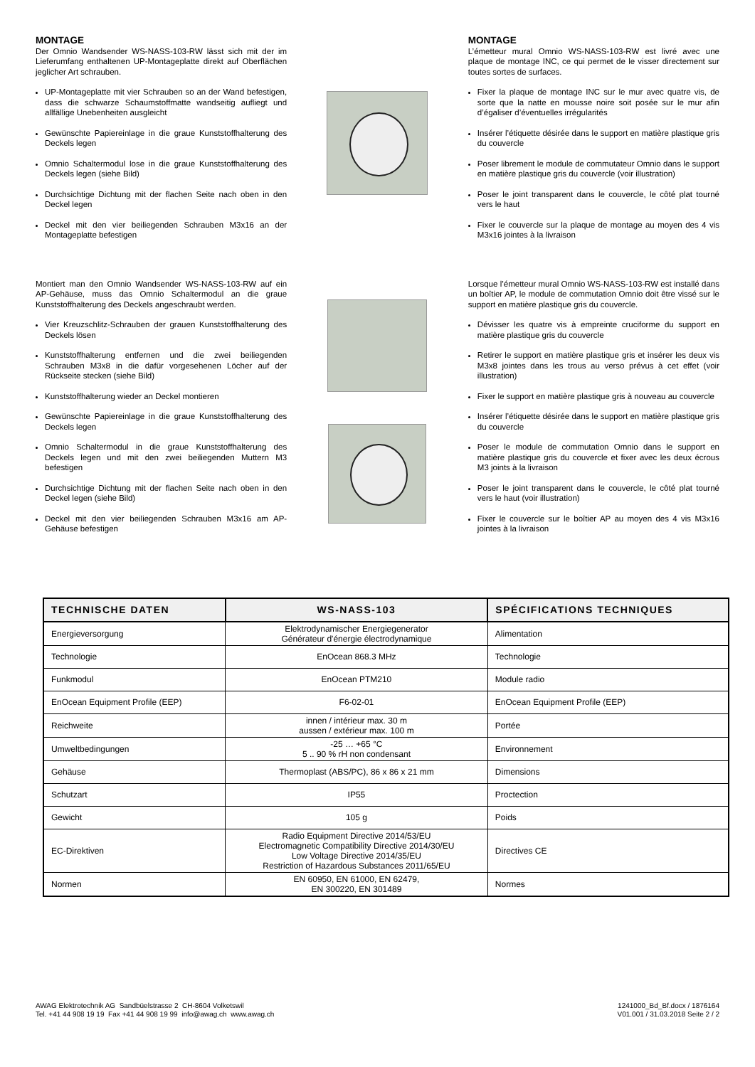MONTAGE
Der Omnio Wandsender WS-NASS-103-RW lässt sich mit der im Lieferumfang enthaltenen UP-Montageplatte direkt auf Oberflächen jeglicher Art schrauben.
UP-Montageplatte mit vier Schrauben so an der Wand befestigen, dass die schwarze Schaumstoffmatte wandseitig aufliegt und allfällige Unebenheiten ausgleicht
Gewünschte Papiereinlage in die graue Kunststoffhalterung des Deckels legen
Omnio Schaltermodul lose in die graue Kunststoffhalterung des Deckels legen (siehe Bild)
Durchsichtige Dichtung mit der flachen Seite nach oben in den Deckel legen
Deckel mit den vier beiliegenden Schrauben M3x16 an der Montageplatte befestigen
MONTAGE
L’émetteur mural Omnio WS-NASS-103-RW est livré avec une plaque de montage INC, ce qui permet de le visser directement sur toutes sortes de surfaces.
Fixer la plaque de montage INC sur le mur avec quatre vis, de sorte que la natte en mousse noire soit posée sur le mur afin d’égaliser d’éventuelles irrégularités
Insérer l’étiquette désirée dans le support en matière plastique gris du couvercle
Poser librement le module de commutateur Omnio dans le support en matière plastique gris du couvercle (voir illustration)
Poser le joint transparent dans le couvercle, le côté plat tourné vers le haut
Fixer le couvercle sur la plaque de montage au moyen des 4 vis M3x16 jointes à la livraison
Montiert man den Omnio Wandsender WS-NASS-103-RW auf ein AP-Gehäuse, muss das Omnio Schaltermodul an die graue Kunststoffhalterung des Deckels angeschraubt werden.
Vier Kreuzschlitz-Schrauben der grauen Kunststoffhalterung des Deckels lösen
Kunststoffhalterung entfernen und die zwei beiliegenden Schrauben M3x8 in die dafür vorgesehenen Löcher auf der Rückseite stecken (siehe Bild)
Kunststoffhalterung wieder an Deckel montieren
Gewünschte Papiereinlage in die graue Kunststoffhalterung des Deckels legen
Omnio Schaltermodul in die graue Kunststoffhalterung des Deckels legen und mit den zwei beiliegenden Muttern M3 befestigen
Durchsichtige Dichtung mit der flachen Seite nach oben in den Deckel legen (siehe Bild)
Deckel mit den vier beiliegenden Schrauben M3x16 am AP-Gehäuse befestigen
Lorsque l’émetteur mural Omnio WS-NASS-103-RW est installé dans un boîtier AP, le module de commutation Omnio doit être vissé sur le support en matière plastique gris du couvercle.
Dévisser les quatre vis à empreinte cruciforme du support en matière plastique gris du couvercle
Retirer le support en matière plastique gris et insérer les deux vis M3x8 jointes dans les trous au verso prévus à cet effet (voir illustration)
Fixer le support en matière plastique gris à nouveau au couvercle
Insérer l’étiquette désirée dans le support en matière plastique gris du couvercle
Poser le module de commutation Omnio dans le support en matière plastique gris du couvercle et fixer avec les deux écrous M3 joints à la livraison
Poser le joint transparent dans le couvercle, le côté plat tourné vers le haut (voir illustration)
Fixer le couvercle sur le boîtier AP au moyen des 4 vis M3x16 jointes à la livraison
| TECHNISCHE DATEN | WS-NASS-103 | SPÉCIFICATIONS TECHNIQUES |
| --- | --- | --- |
| Energieversorgung | Elektrodynamischer Energiegenerator Générateur d'énergie électrodynamique | Alimentation |
| Technologie | EnOcean 868.3 MHz | Technologie |
| Funkmodul | EnOcean PTM210 | Module radio |
| EnOcean Equipment Profile (EEP) | F6-02-01 | EnOcean Equipment Profile (EEP) |
| Reichweite | innen / intérieur max. 30 m aussen / extérieur max. 100 m | Portée |
| Umweltbedingungen | -25 … +65 °C 5 .. 90 % rH non condensant | Environnement |
| Gehäuse | Thermoplast (ABS/PC), 86 x 86 x 21 mm | Dimensions |
| Schutzart | IP55 | Proctection |
| Gewicht | 105 g | Poids |
| EC-Direktiven | Radio Equipment Directive 2014/53/EU Electromagnetic Compatibility Directive 2014/30/EU Low Voltage Directive 2014/35/EU Restriction of Hazardous Substances 2011/65/EU | Directives CE |
| Normen | EN 60950, EN 61000, EN 62479, EN 300220, EN 301489 | Normes |
AWAG Elektrotechnik AG Sandbüelstrasse 2 CH-8604 Volketswil
Tel. +41 44 908 19 19 Fax +41 44 908 19 99 info@awag.ch www.awag.ch
1241000_Bd_Bf.docx / 1876164
V01.001 / 31.03.2018 Seite 2 / 2